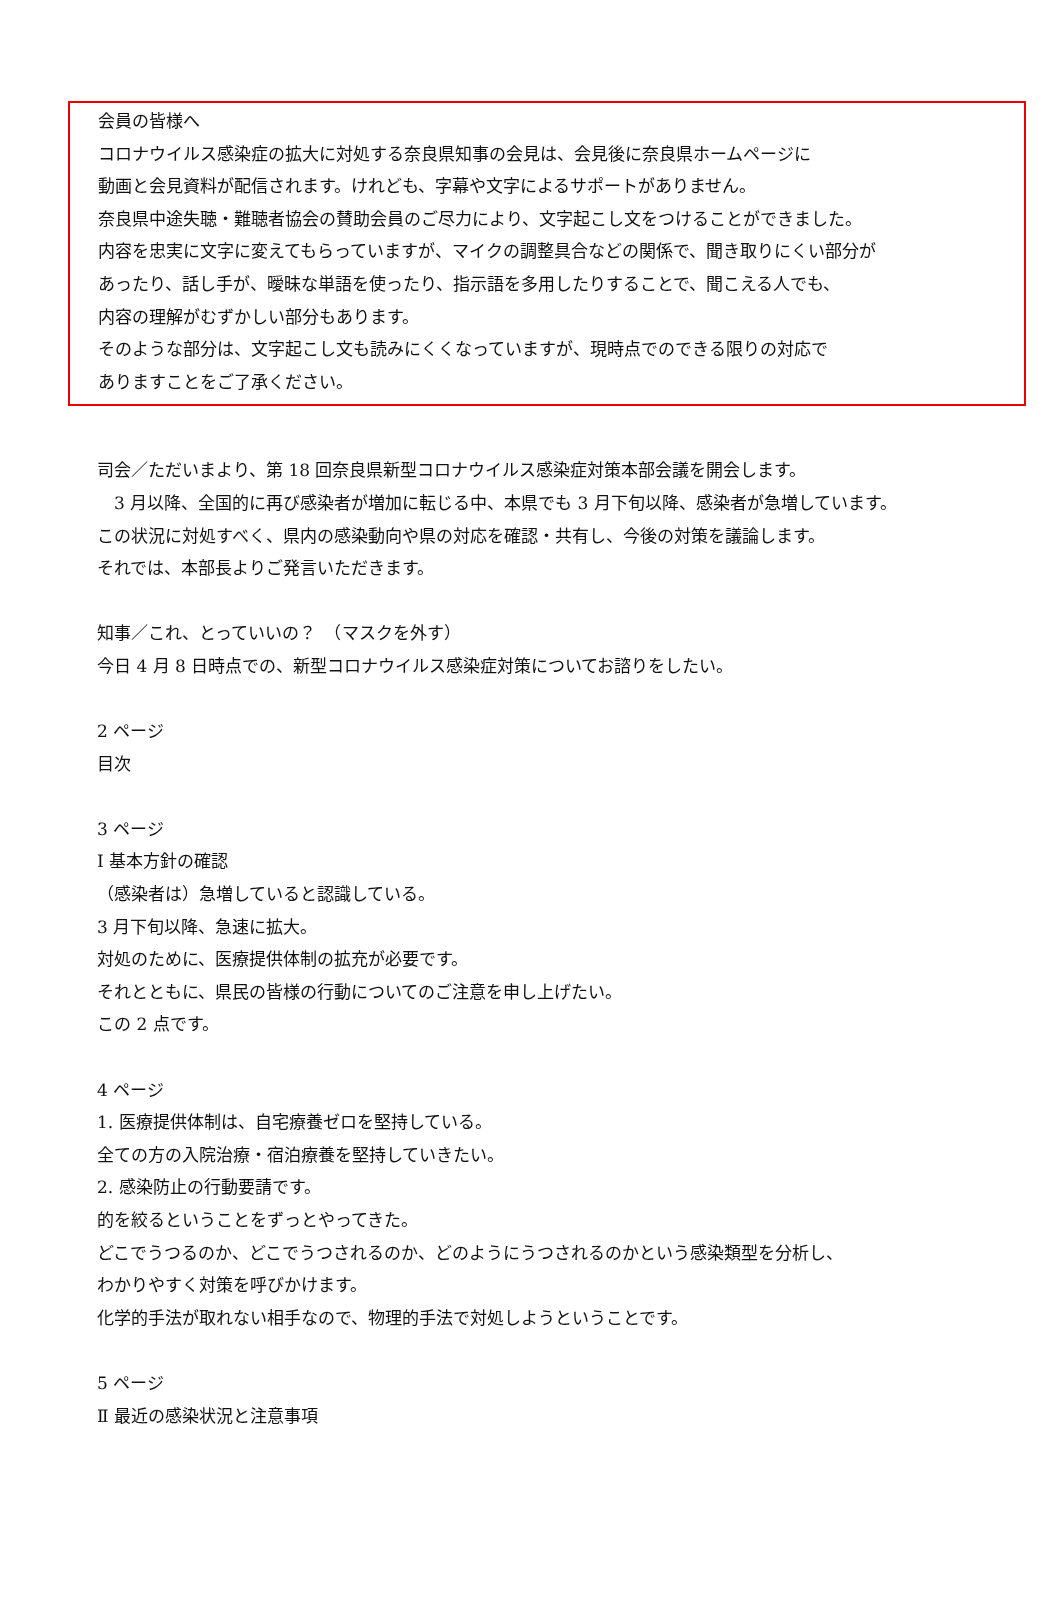会員の皆様へ
コロナウイルス感染症の拡大に対処する奈良県知事の会見は、会見後に奈良県ホームページに
動画と会見資料が配信されます。けれども、字幕や文字によるサポートがありません。
奈良県中途失聴・難聴者協会の賛助会員のご尽力により、文字起こし文をつけることができました。
内容を忠実に文字に変えてもらっていますが、マイクの調整具合などの関係で、聞き取りにくい部分が
あったり、話し手が、曖昧な単語を使ったり、指示語を多用したりすることで、聞こえる人でも、
内容の理解がむずかしい部分もあります。
そのような部分は、文字起こし文も読みにくくなっていますが、現時点でのできる限りの対応で
ありますことをご了承ください。
司会／ただいまより、第 18 回奈良県新型コロナウイルス感染症対策本部会議を開会します。
　3 月以降、全国的に再び感染者が増加に転じる中、本県でも 3 月下旬以降、感染者が急増しています。
この状況に対処すべく、県内の感染動向や県の対応を確認・共有し、今後の対策を議論します。
それでは、本部長よりご発言いただきます。
知事／これ、とっていいの？　（マスクを外す）
今日 4 月 8 日時点での、新型コロナウイルス感染症対策についてお諮りをしたい。
2 ページ
目次
3 ページ
Ⅰ 基本方針の確認
（感染者は）急増していると認識している。
3 月下旬以降、急速に拡大。
対処のために、医療提供体制の拡充が必要です。
それとともに、県民の皆様の行動についてのご注意を申し上げたい。
この 2 点です。
4 ページ
1. 医療提供体制は、自宅療養ゼロを堅持している。
全ての方の入院治療・宿泊療養を堅持していきたい。
2. 感染防止の行動要請です。
的を絞るということをずっとやってきた。
どこでうつるのか、どこでうつされるのか、どのようにうつされるのかという感染類型を分析し、
わかりやすく対策を呼びかけます。
化学的手法が取れない相手なので、物理的手法で対処しようということです。
5 ページ
Ⅱ 最近の感染状況と注意事項